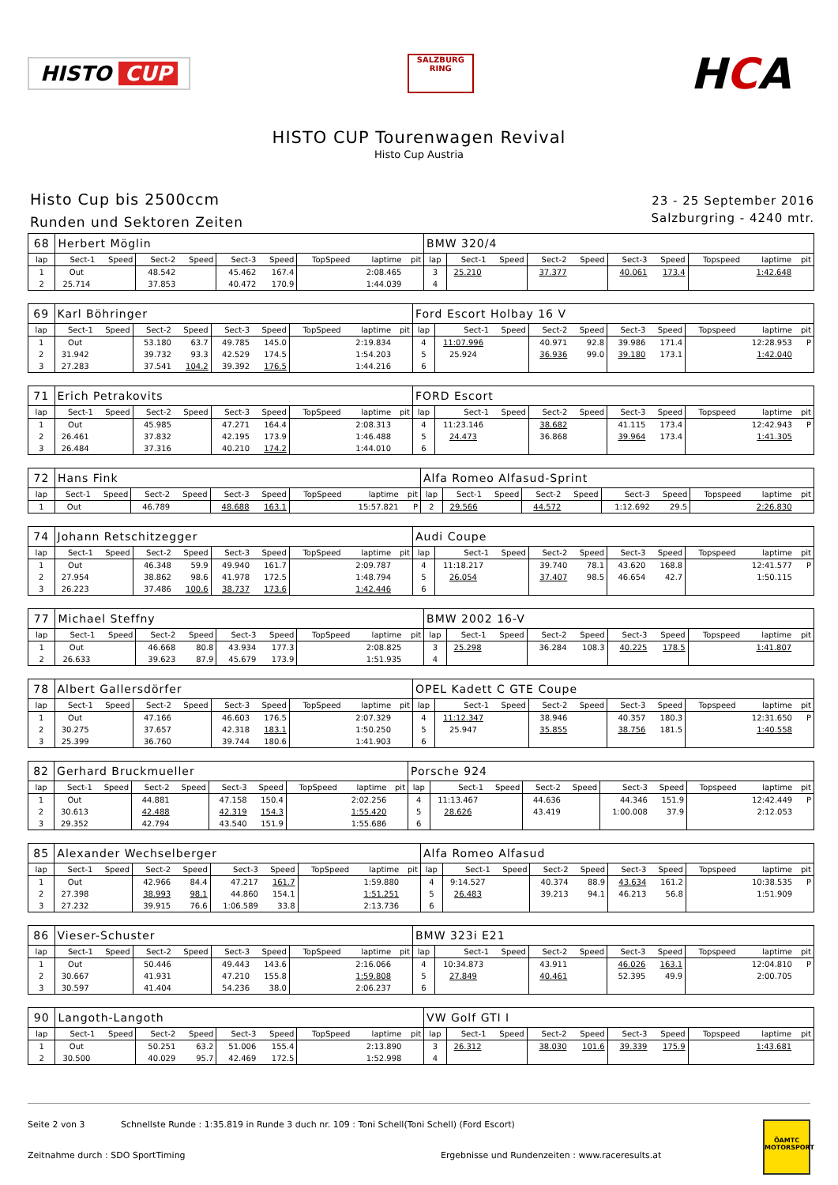HISTO CUP
SALZBURG RING
HCA
HISTO CUP Tourenwagen Revival
Histo Cup Austria
Histo Cup bis 2500ccm
Runden und Sektoren Zeiten
23 - 25 September 2016
Salzburgring - 4240 mtr.
| 68 | Herbert Möglin | | | | | | | | | BMW 320/4 | | | | | | | | | |
| lap | Sect-1 | Speed | Sect-2 | Speed | Sect-3 | Speed | TopSpeed | laptime | pit | lap | Sect-1 | Speed | Sect-2 | Speed | Sect-3 | Speed | Topspeed | laptime | pit |
| 1 | Out | | 48.542 | | 45.462 | 167.4 | | 2:08.465 | | 3 | 25.210 | | 37.377 | | 40.061 | 173.4 | | 1:42.648 | |
| 2 | 25.714 | | 37.853 | | 40.472 | 170.9 | | 1:44.039 | | 4 | | | | | | | | | |
| 69 | Karl Böhringer | | | | | | | | | Ford Escort Holbay 16 V | | | | | | | | | |
| lap | Sect-1 | Speed | Sect-2 | Speed | Sect-3 | Speed | TopSpeed | laptime | pit | lap | Sect-1 | Speed | Sect-2 | Speed | Sect-3 | Speed | Topspeed | laptime | pit |
| 1 | Out | | 53.180 | 63.7 | 49.785 | 145.0 | | 2:19.834 | | 4 | 11:07.996 | | 40.971 | 92.8 | 39.986 | 171.4 | | 12:28.953 | P |
| 2 | 31.942 | | 39.732 | 93.3 | 42.529 | 174.5 | | 1:54.203 | | 5 | 25.924 | | 36.936 | 99.0 | 39.180 | 173.1 | | 1:42.040 | |
| 3 | 27.283 | | 37.541 | 104.2 | 39.392 | 176.5 | | 1:44.216 | | 6 | | | | | | | | | |
| 71 | Erich Petrakovits | | | | | | | | | FORD Escort | | | | | | | | | |
| lap | Sect-1 | Speed | Sect-2 | Speed | Sect-3 | Speed | TopSpeed | laptime | pit | lap | Sect-1 | Speed | Sect-2 | Speed | Sect-3 | Speed | Topspeed | laptime | pit |
| 1 | Out | | 45.985 | | 47.271 | 164.4 | | 2:08.313 | | 4 | 11:23.146 | | 38.682 | | 41.115 | 173.4 | | 12:42.943 | P |
| 2 | 26.461 | | 37.832 | | 42.195 | 173.9 | | 1:46.488 | | 5 | 24.473 | | 36.868 | | 39.964 | 173.4 | | 1:41.305 | |
| 3 | 26.484 | | 37.316 | | 40.210 | 174.2 | | 1:44.010 | | 6 | | | | | | | | | |
| 72 | Hans Fink | | | | | | | | | Alfa Romeo Alfasud-Sprint | | | | | | | | | |
| lap | Sect-1 | Speed | Sect-2 | Speed | Sect-3 | Speed | TopSpeed | laptime | pit | lap | Sect-1 | Speed | Sect-2 | Speed | Sect-3 | Speed | Topspeed | laptime | pit |
| 1 | Out | | 46.789 | | 48.688 | 163.1 | | 15:57.821 | P | 2 | 29.566 | | 44.572 | | 1:12.692 | 29.5 | | 2:26.830 | |
| 74 | Johann Retschitzegger | | | | | | | | | Audi Coupe | | | | | | | | | |
| lap | Sect-1 | Speed | Sect-2 | Speed | Sect-3 | Speed | TopSpeed | laptime | pit | lap | Sect-1 | Speed | Sect-2 | Speed | Sect-3 | Speed | Topspeed | laptime | pit |
| 1 | Out | | 46.348 | 59.9 | 49.940 | 161.7 | | 2:09.787 | | 4 | 11:18.217 | | 39.740 | 78.1 | 43.620 | 168.8 | | 12:41.577 | P |
| 2 | 27.954 | | 38.862 | 98.6 | 41.978 | 172.5 | | 1:48.794 | | 5 | 26.054 | | 37.407 | 98.5 | 46.654 | 42.7 | | 1:50.115 | |
| 3 | 26.223 | | 37.486 | 100.6 | 38.737 | 173.6 | | 1:42.446 | | 6 | | | | | | | | | |
| 77 | Michael Steffny | | | | | | | | | BMW 2002 16-V | | | | | | | | | |
| lap | Sect-1 | Speed | Sect-2 | Speed | Sect-3 | Speed | TopSpeed | laptime | pit | lap | Sect-1 | Speed | Sect-2 | Speed | Sect-3 | Speed | Topspeed | laptime | pit |
| 1 | Out | | 46.668 | 80.8 | 43.934 | 177.3 | | 2:08.825 | | 3 | 25.298 | | 36.284 | 108.3 | 40.225 | 178.5 | | 1:41.807 | |
| 2 | 26.633 | | 39.623 | 87.9 | 45.679 | 173.9 | | 1:51.935 | | 4 | | | | | | | | | |
| 78 | Albert Gallersdörfer | | | | | | | | | OPEL Kadett C GTE Coupe | | | | | | | | | |
| lap | Sect-1 | Speed | Sect-2 | Speed | Sect-3 | Speed | TopSpeed | laptime | pit | lap | Sect-1 | Speed | Sect-2 | Speed | Sect-3 | Speed | Topspeed | laptime | pit |
| 1 | Out | | 47.166 | | 46.603 | 176.5 | | 2:07.329 | | 4 | 11:12.347 | | 38.946 | | 40.357 | 180.3 | | 12:31.650 | P |
| 2 | 30.275 | | 37.657 | | 42.318 | 183.1 | | 1:50.250 | | 5 | 25.947 | | 35.855 | | 38.756 | 181.5 | | 1:40.558 | |
| 3 | 25.399 | | 36.760 | | 39.744 | 180.6 | | 1:41.903 | | 6 | | | | | | | | | |
| 82 | Gerhard Bruckmueller | | | | | | | | | Porsche 924 | | | | | | | | | |
| lap | Sect-1 | Speed | Sect-2 | Speed | Sect-3 | Speed | TopSpeed | laptime | pit | lap | Sect-1 | Speed | Sect-2 | Speed | Sect-3 | Speed | Topspeed | laptime | pit |
| 1 | Out | | 44.881 | | 47.158 | 150.4 | | 2:02.256 | | 4 | 11:13.467 | | 44.636 | | 44.346 | 151.9 | | 12:42.449 | P |
| 2 | 30.613 | | 42.488 | | 42.319 | 154.3 | | 1:55.420 | | 5 | 28.626 | | 43.419 | | 1:00.008 | 37.9 | | 2:12.053 | |
| 3 | 29.352 | | 42.794 | | 43.540 | 151.9 | | 1:55.686 | | 6 | | | | | | | | | |
| 85 | Alexander Wechselberger | | | | | | | | | Alfa Romeo Alfasud | | | | | | | | | |
| lap | Sect-1 | Speed | Sect-2 | Speed | Sect-3 | Speed | TopSpeed | laptime | pit | lap | Sect-1 | Speed | Sect-2 | Speed | Sect-3 | Speed | Topspeed | laptime | pit |
| 1 | Out | | 42.966 | 84.4 | 47.217 | 161.7 | | 1:59.880 | | 4 | 9:14.527 | | 40.374 | 88.9 | 43.634 | 161.2 | | 10:38.535 | P |
| 2 | 27.398 | | 38.993 | 98.1 | 44.860 | 154.1 | | 1:51.251 | | 5 | 26.483 | | 39.213 | 94.1 | 46.213 | 56.8 | | 1:51.909 | |
| 3 | 27.232 | | 39.915 | 76.6 | 1:06.589 | 33.8 | | 2:13.736 | | 6 | | | | | | | | | |
| 86 | Vieser-Schuster | | | | | | | | | BMW 323i E21 | | | | | | | | | |
| lap | Sect-1 | Speed | Sect-2 | Speed | Sect-3 | Speed | TopSpeed | laptime | pit | lap | Sect-1 | Speed | Sect-2 | Speed | Sect-3 | Speed | Topspeed | laptime | pit |
| 1 | Out | | 50.446 | | 49.443 | 143.6 | | 2:16.066 | | 4 | 10:34.873 | | 43.911 | | 46.026 | 163.1 | | 12:04.810 | P |
| 2 | 30.667 | | 41.931 | | 47.210 | 155.8 | | 1:59.808 | | 5 | 27.849 | | 40.461 | | 52.395 | 49.9 | | 2:00.705 | |
| 3 | 30.597 | | 41.404 | | 54.236 | 38.0 | | 2:06.237 | | 6 | | | | | | | | | |
| 90 | Langoth-Langoth | | | | | | | | | VW Golf GTI I | | | | | | | | | |
| lap | Sect-1 | Speed | Sect-2 | Speed | Sect-3 | Speed | TopSpeed | laptime | pit | lap | Sect-1 | Speed | Sect-2 | Speed | Sect-3 | Speed | Topspeed | laptime | pit |
| 1 | Out | | 50.251 | 63.2 | 51.006 | 155.4 | | 2:13.890 | | 3 | 26.312 | | 38.030 | 101.6 | 39.339 | 175.9 | | 1:43.681 | |
| 2 | 30.500 | | 40.029 | 95.7 | 42.469 | 172.5 | | 1:52.998 | | 4 | | | | | | | | | |
Seite 2 von 3 Schnellste Runde : 1:35.819 in Runde 3 duch nr. 109 : Toni Schell(Toni Schell) (Ford Escort)
Zeitnahme durch : SDO SportTiming Ergebnisse und Rundenzeiten : www.raceresults.at
ÖAMTC MOTORSPORT